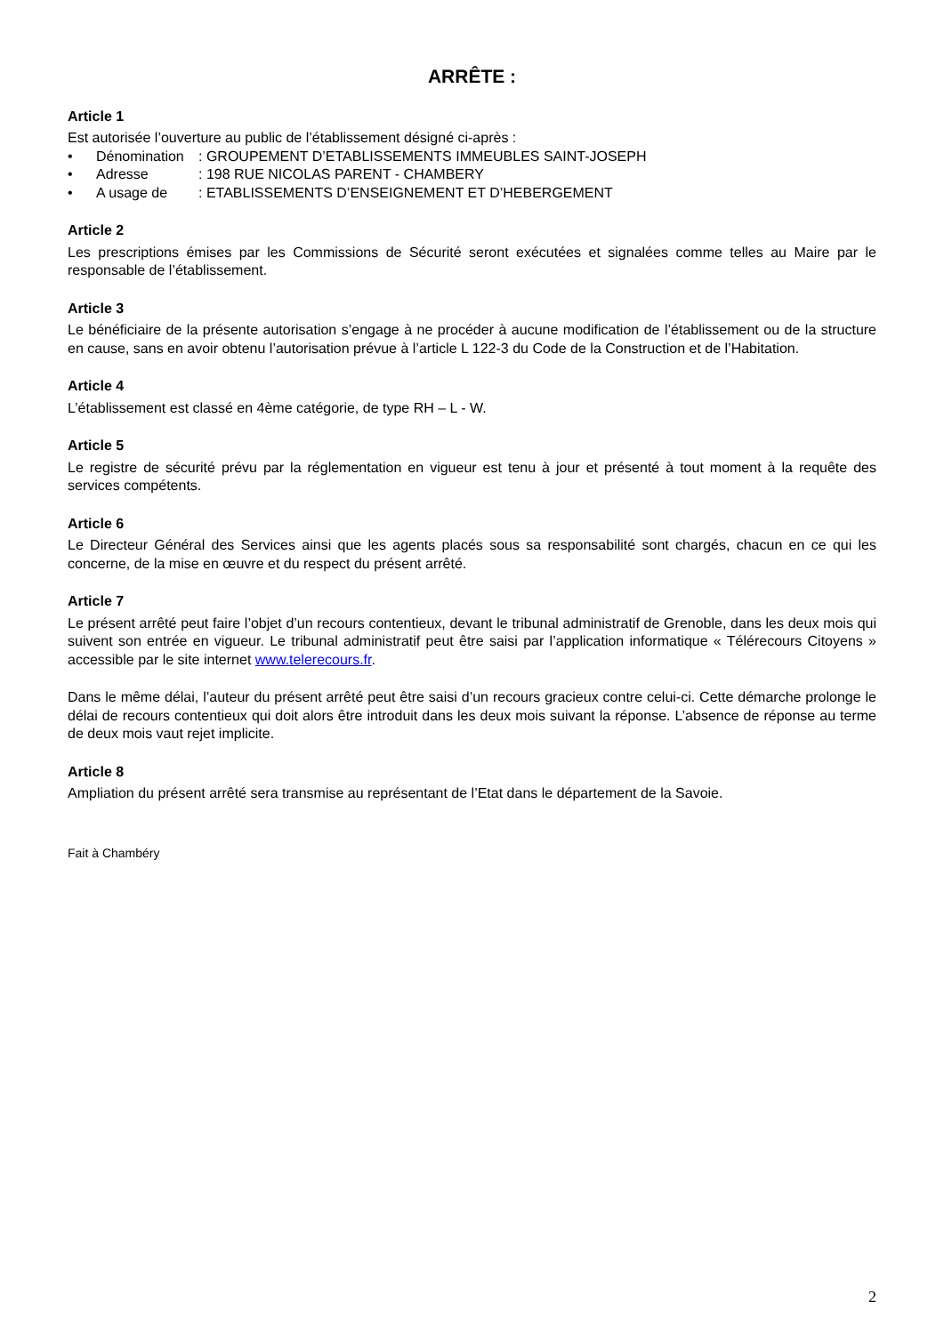ARRÊTE :
Article 1
Est autorisée l’ouverture au public de l’établissement désigné ci-après :
• Dénomination: GROUPEMENT D’ETABLISSEMENTS IMMEUBLES SAINT-JOSEPH
• Adresse: 198 RUE NICOLAS PARENT - CHAMBERY
• A usage de: ETABLISSEMENTS D’ENSEIGNEMENT ET D’HEBERGEMENT
Article 2
Les prescriptions émises par les Commissions de Sécurité seront exécutées et signalées comme telles au Maire par le responsable de l’établissement.
Article 3
Le bénéficiaire de la présente autorisation s’engage à ne procéder à aucune modification de l’établissement ou de la structure en cause, sans en avoir obtenu l’autorisation prévue à l’article L 122-3 du Code de la Construction et de l’Habitation.
Article 4
L’établissement est classé en 4ème catégorie, de type RH – L - W.
Article 5
Le registre de sécurité prévu par la réglementation en vigueur est tenu à jour et présenté à tout moment à la requête des services compétents.
Article 6
Le Directeur Général des Services ainsi que les agents placés sous sa responsabilité sont chargés, chacun en ce qui les concerne, de la mise en œuvre et du respect du présent arrêté.
Article 7
Le présent arrêté peut faire l’objet d’un recours contentieux, devant le tribunal administratif de Grenoble, dans les deux mois qui suivent son entrée en vigueur. Le tribunal administratif peut être saisi par l’application informatique « Télérecours Citoyens » accessible par le site internet www.telerecours.fr.
Dans le même délai, l’auteur du présent arrêté peut être saisi d’un recours gracieux contre celui-ci. Cette démarche prolonge le délai de recours contentieux qui doit alors être introduit dans les deux mois suivant la réponse. L’absence de réponse au terme de deux mois vaut rejet implicite.
Article 8
Ampliation du présent arrêté sera transmise au représentant de l’Etat dans le département de la Savoie.
Fait à Chambéry
2